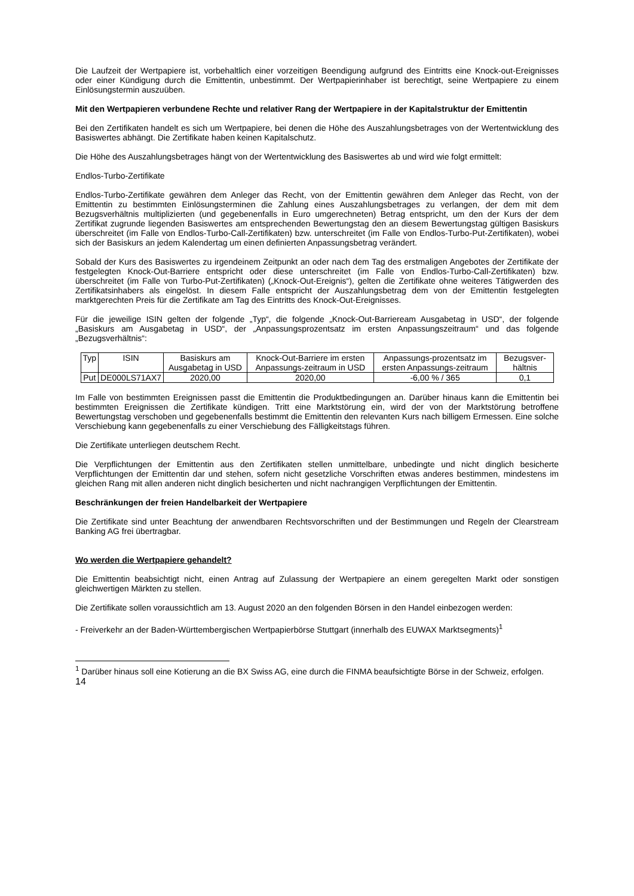Die Laufzeit der Wertpapiere ist, vorbehaltlich einer vorzeitigen Beendigung aufgrund des Eintritts eine Knock-out-Ereignisses oder einer Kündigung durch die Emittentin, unbestimmt. Der Wertpapierinhaber ist berechtigt, seine Wertpapiere zu einem Einlösungstermin auszuüben.
Mit den Wertpapieren verbundene Rechte und relativer Rang der Wertpapiere in der Kapitalstruktur der Emittentin
Bei den Zertifikaten handelt es sich um Wertpapiere, bei denen die Höhe des Auszahlungsbetrages von der Wertentwicklung des Basiswertes abhängt. Die Zertifikate haben keinen Kapitalschutz.
Die Höhe des Auszahlungsbetrages hängt von der Wertentwicklung des Basiswertes ab und wird wie folgt ermittelt:
Endlos-Turbo-Zertifikate
Endlos-Turbo-Zertifikate gewähren dem Anleger das Recht, von der Emittentin gewähren dem Anleger das Recht, von der Emittentin zu bestimmten Einlösungsterminen die Zahlung eines Auszahlungsbetrages zu verlangen, der dem mit dem Bezugsverhältnis multiplizierten (und gegebenenfalls in Euro umgerechneten) Betrag entspricht, um den der Kurs der dem Zertifikat zugrunde liegenden Basiswertes am entsprechenden Bewertungstag den an diesem Bewertungstag gültigen Basiskurs überschreitet (im Falle von Endlos-Turbo-Call-Zertifikaten) bzw. unterschreitet (im Falle von Endlos-Turbo-Put-Zertifikaten), wobei sich der Basiskurs an jedem Kalendertag um einen definierten Anpassungsbetrag verändert.
Sobald der Kurs des Basiswertes zu irgendeinem Zeitpunkt an oder nach dem Tag des erstmaligen Angebotes der Zertifikate der festgelegten Knock-Out-Barriere entspricht oder diese unterschreitet (im Falle von Endlos-Turbo-Call-Zertifikaten) bzw. überschreitet (im Falle von Turbo-Put-Zertifikaten) („Knock-Out-Ereignis“), gelten die Zertifikate ohne weiteres Tätigwerden des Zertifikatsinhabers als eingelöst. In diesem Falle entspricht der Auszahlungsbetrag dem von der Emittentin festgelegten marktgerechten Preis für die Zertifikate am Tag des Eintritts des Knock-Out-Ereignisses.
Für die jeweilige ISIN gelten der folgende „Typ“, die folgende „Knock-Out-Barrieream Ausgabetag in USD“, der folgende „Basiskurs am Ausgabetag in USD“, der „Anpassungsprozentsatz im ersten Anpassungszeitraum“ und das folgende „Bezugsverhältnis“:
| Typ | ISIN | Basiskurs am Ausgabetag in USD | Knock-Out-Barriere im ersten Anpassungs-zeitraum in USD | Anpassungs-prozentsatz im ersten Anpassungs-zeitraum | Bezugsver-hältnis |
| --- | --- | --- | --- | --- | --- |
| Put | DE000LS71AX7 | 2020,00 | 2020,00 | -6,00 % / 365 | 0,1 |
Im Falle von bestimmten Ereignissen passt die Emittentin die Produktbedingungen an. Darüber hinaus kann die Emittentin bei bestimmten Ereignissen die Zertifikate kündigen. Tritt eine Marktstörung ein, wird der von der Marktstörung betroffene Bewertungstag verschoben und gegebenenfalls bestimmt die Emittentin den relevanten Kurs nach billigem Ermessen. Eine solche Verschiebung kann gegebenenfalls zu einer Verschiebung des Fälligkeitstags führen.
Die Zertifikate unterliegen deutschem Recht.
Die Verpflichtungen der Emittentin aus den Zertifikaten stellen unmittelbare, unbedingte und nicht dinglich besicherte Verpflichtungen der Emittentin dar und stehen, sofern nicht gesetzliche Vorschriften etwas anderes bestimmen, mindestens im gleichen Rang mit allen anderen nicht dinglich besicherten und nicht nachrangigen Verpflichtungen der Emittentin.
Beschränkungen der freien Handelbarkeit der Wertpapiere
Die Zertifikate sind unter Beachtung der anwendbaren Rechtsvorschriften und der Bestimmungen und Regeln der Clearstream Banking AG frei übertragbar.
Wo werden die Wertpapiere gehandelt?
Die Emittentin beabsichtigt nicht, einen Antrag auf Zulassung der Wertpapiere an einem geregelten Markt oder sonstigen gleichwertigen Märkten zu stellen.
Die Zertifikate sollen voraussichtlich am 13. August 2020 an den folgenden Börsen in den Handel einbezogen werden:
- Freiverkehr an der Baden-Württembergischen Wertpapierbörse Stuttgart (innerhalb des EUWAX Marktsegments)<sup>1</sup>
<sup>1</sup> Darüber hinaus soll eine Kotierung an die BX Swiss AG, eine durch die FINMA beaufsichtigte Börse in der Schweiz, erfolgen.
14